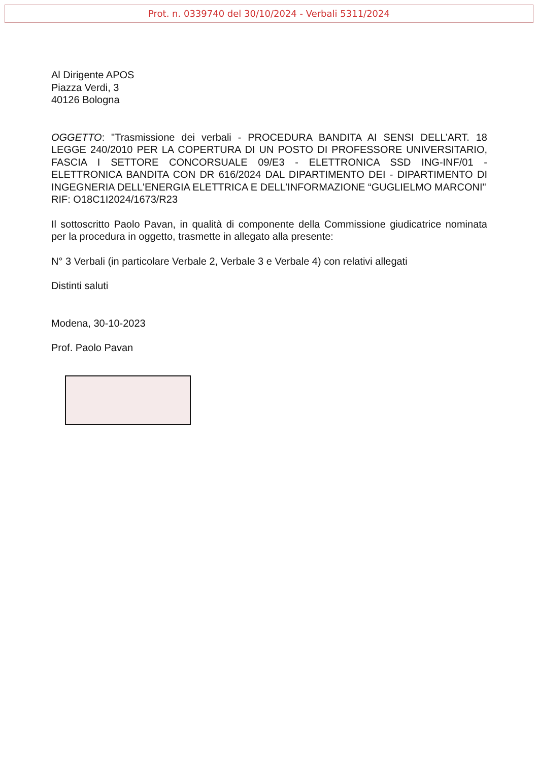Prot. n. 0339740 del 30/10/2024 - Verbali 5311/2024
Al Dirigente APOS
Piazza Verdi, 3
40126 Bologna
OGGETTO: "Trasmissione dei verbali - PROCEDURA BANDITA AI SENSI DELL’ART. 18 LEGGE 240/2010 PER LA COPERTURA DI UN POSTO DI PROFESSORE UNIVERSITARIO, FASCIA I SETTORE CONCORSUALE 09/E3 - ELETTRONICA SSD ING-INF/01 - ELETTRONICA BANDITA CON DR 616/2024 DAL DIPARTIMENTO DEI - DIPARTIMENTO DI INGEGNERIA DELL'ENERGIA ELETTRICA E DELL’INFORMAZIONE “GUGLIELMO MARCONI"
RIF: O18C1I2024/1673/R23
Il sottoscritto Paolo Pavan, in qualità di componente della Commissione giudicatrice nominata per la procedura in oggetto, trasmette in allegato alla presente:
N° 3 Verbali (in particolare Verbale 2, Verbale 3 e Verbale 4) con relativi allegati
Distinti saluti
Modena, 30-10-2023
Prof. Paolo Pavan